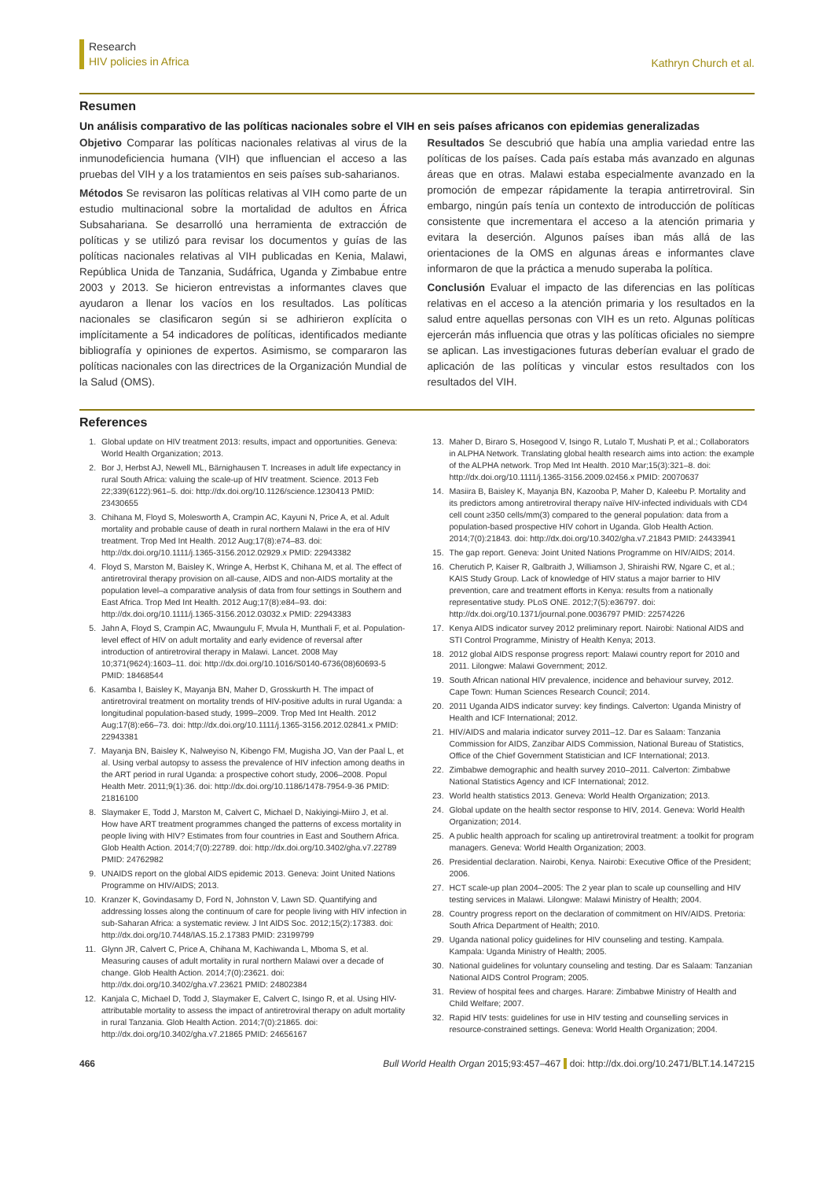Research
HIV policies in Africa
Kathryn Church et al.
Resumen
Un análisis comparativo de las políticas nacionales sobre el VIH en seis países africanos con epidemias generalizadas
Objetivo Comparar las políticas nacionales relativas al virus de la inmunodeficiencia humana (VIH) que influencian el acceso a las pruebas del VIH y a los tratamientos en seis países sub-saharianos.
Métodos Se revisaron las políticas relativas al VIH como parte de un estudio multinacional sobre la mortalidad de adultos en África Subsahariana. Se desarrolló una herramienta de extracción de políticas y se utilizó para revisar los documentos y guías de las políticas nacionales relativas al VIH publicadas en Kenia, Malawi, República Unida de Tanzania, Sudáfrica, Uganda y Zimbabue entre 2003 y 2013. Se hicieron entrevistas a informantes claves que ayudaron a llenar los vacíos en los resultados. Las políticas nacionales se clasificaron según si se adhirieron explícita o implícitamente a 54 indicadores de políticas, identificados mediante bibliografía y opiniones de expertos. Asimismo, se compararon las políticas nacionales con las directrices de la Organización Mundial de la Salud (OMS).
Resultados Se descubrió que había una amplia variedad entre las políticas de los países. Cada país estaba más avanzado en algunas áreas que en otras. Malawi estaba especialmente avanzado en la promoción de empezar rápidamente la terapia antirretroviral. Sin embargo, ningún país tenía un contexto de introducción de políticas consistente que incrementara el acceso a la atención primaria y evitara la deserción. Algunos países iban más allá de las orientaciones de la OMS en algunas áreas e informantes clave informaron de que la práctica a menudo superaba la política.
Conclusión Evaluar el impacto de las diferencias en las políticas relativas en el acceso a la atención primaria y los resultados en la salud entre aquellas personas con VIH es un reto. Algunas políticas ejercerán más influencia que otras y las políticas oficiales no siempre se aplican. Las investigaciones futuras deberían evaluar el grado de aplicación de las políticas y vincular estos resultados con los resultados del VIH.
References
1. Global update on HIV treatment 2013: results, impact and opportunities. Geneva: World Health Organization; 2013.
2. Bor J, Herbst AJ, Newell ML, Bärnighausen T. Increases in adult life expectancy in rural South Africa: valuing the scale-up of HIV treatment. Science. 2013 Feb 22;339(6122):961–5. doi: http://dx.doi.org/10.1126/science.1230413 PMID: 23430655
3. Chihana M, Floyd S, Molesworth A, Crampin AC, Kayuni N, Price A, et al. Adult mortality and probable cause of death in rural northern Malawi in the era of HIV treatment. Trop Med Int Health. 2012 Aug;17(8):e74–83. doi: http://dx.doi.org/10.1111/j.1365-3156.2012.02929.x PMID: 22943382
4. Floyd S, Marston M, Baisley K, Wringe A, Herbst K, Chihana M, et al. The effect of antiretroviral therapy provision on all-cause, AIDS and non-AIDS mortality at the population level–a comparative analysis of data from four settings in Southern and East Africa. Trop Med Int Health. 2012 Aug;17(8):e84–93. doi: http://dx.doi.org/10.1111/j.1365-3156.2012.03032.x PMID: 22943383
5. Jahn A, Floyd S, Crampin AC, Mwaungulu F, Mvula H, Munthali F, et al. Population-level effect of HIV on adult mortality and early evidence of reversal after introduction of antiretroviral therapy in Malawi. Lancet. 2008 May 10;371(9624):1603–11. doi: http://dx.doi.org/10.1016/S0140-6736(08)60693-5 PMID: 18468544
6. Kasamba I, Baisley K, Mayanja BN, Maher D, Grosskurth H. The impact of antiretroviral treatment on mortality trends of HIV-positive adults in rural Uganda: a longitudinal population-based study, 1999–2009. Trop Med Int Health. 2012 Aug;17(8):e66–73. doi: http://dx.doi.org/10.1111/j.1365-3156.2012.02841.x PMID: 22943381
7. Mayanja BN, Baisley K, Nalweyiso N, Kibengo FM, Mugisha JO, Van der Paal L, et al. Using verbal autopsy to assess the prevalence of HIV infection among deaths in the ART period in rural Uganda: a prospective cohort study, 2006–2008. Popul Health Metr. 2011;9(1):36. doi: http://dx.doi.org/10.1186/1478-7954-9-36 PMID: 21816100
8. Slaymaker E, Todd J, Marston M, Calvert C, Michael D, Nakiyingi-Miiro J, et al. How have ART treatment programmes changed the patterns of excess mortality in people living with HIV? Estimates from four countries in East and Southern Africa. Glob Health Action. 2014;7(0):22789. doi: http://dx.doi.org/10.3402/gha.v7.22789 PMID: 24762982
9. UNAIDS report on the global AIDS epidemic 2013. Geneva: Joint United Nations Programme on HIV/AIDS; 2013.
10. Kranzer K, Govindasamy D, Ford N, Johnston V, Lawn SD. Quantifying and addressing losses along the continuum of care for people living with HIV infection in sub-Saharan Africa: a systematic review. J Int AIDS Soc. 2012;15(2):17383. doi: http://dx.doi.org/10.7448/IAS.15.2.17383 PMID: 23199799
11. Glynn JR, Calvert C, Price A, Chihana M, Kachiwanda L, Mboma S, et al. Measuring causes of adult mortality in rural northern Malawi over a decade of change. Glob Health Action. 2014;7(0):23621. doi: http://dx.doi.org/10.3402/gha.v7.23621 PMID: 24802384
12. Kanjala C, Michael D, Todd J, Slaymaker E, Calvert C, Isingo R, et al. Using HIV-attributable mortality to assess the impact of antiretroviral therapy on adult mortality in rural Tanzania. Glob Health Action. 2014;7(0):21865. doi: http://dx.doi.org/10.3402/gha.v7.21865 PMID: 24656167
13. Maher D, Biraro S, Hosegood V, Isingo R, Lutalo T, Mushati P, et al.; Collaborators in ALPHA Network. Translating global health research aims into action: the example of the ALPHA network. Trop Med Int Health. 2010 Mar;15(3):321–8. doi: http://dx.doi.org/10.1111/j.1365-3156.2009.02456.x PMID: 20070637
14. Masiira B, Baisley K, Mayanja BN, Kazooba P, Maher D, Kaleebu P. Mortality and its predictors among antiretroviral therapy naïve HIV-infected individuals with CD4 cell count ≥350 cells/mm(3) compared to the general population: data from a population-based prospective HIV cohort in Uganda. Glob Health Action. 2014;7(0):21843. doi: http://dx.doi.org/10.3402/gha.v7.21843 PMID: 24433941
15. The gap report. Geneva: Joint United Nations Programme on HIV/AIDS; 2014.
16. Cherutich P, Kaiser R, Galbraith J, Williamson J, Shiraishi RW, Ngare C, et al.; KAIS Study Group. Lack of knowledge of HIV status a major barrier to HIV prevention, care and treatment efforts in Kenya: results from a nationally representative study. PLoS ONE. 2012;7(5):e36797. doi: http://dx.doi.org/10.1371/journal.pone.0036797 PMID: 22574226
17. Kenya AIDS indicator survey 2012 preliminary report. Nairobi: National AIDS and STI Control Programme, Ministry of Health Kenya; 2013.
18. 2012 global AIDS response progress report: Malawi country report for 2010 and 2011. Lilongwe: Malawi Government; 2012.
19. South African national HIV prevalence, incidence and behaviour survey, 2012. Cape Town: Human Sciences Research Council; 2014.
20. 2011 Uganda AIDS indicator survey: key findings. Calverton: Uganda Ministry of Health and ICF International; 2012.
21. HIV/AIDS and malaria indicator survey 2011–12. Dar es Salaam: Tanzania Commission for AIDS, Zanzibar AIDS Commission, National Bureau of Statistics, Office of the Chief Government Statistician and ICF International; 2013.
22. Zimbabwe demographic and health survey 2010–2011. Calverton: Zimbabwe National Statistics Agency and ICF International; 2012.
23. World health statistics 2013. Geneva: World Health Organization; 2013.
24. Global update on the health sector response to HIV, 2014. Geneva: World Health Organization; 2014.
25. A public health approach for scaling up antiretroviral treatment: a toolkit for program managers. Geneva: World Health Organization; 2003.
26. Presidential declaration. Nairobi, Kenya. Nairobi: Executive Office of the President; 2006.
27. HCT scale-up plan 2004–2005: The 2 year plan to scale up counselling and HIV testing services in Malawi. Lilongwe: Malawi Ministry of Health; 2004.
28. Country progress report on the declaration of commitment on HIV/AIDS. Pretoria: South Africa Department of Health; 2010.
29. Uganda national policy guidelines for HIV counseling and testing. Kampala. Kampala: Uganda Ministry of Health; 2005.
30. National guidelines for voluntary counseling and testing. Dar es Salaam: Tanzanian National AIDS Control Program; 2005.
31. Review of hospital fees and charges. Harare: Zimbabwe Ministry of Health and Child Welfare; 2007.
32. Rapid HIV tests: guidelines for use in HIV testing and counselling services in resource-constrained settings. Geneva: World Health Organization; 2004.
466 Bull World Health Organ 2015;93:457–467 doi: http://dx.doi.org/10.2471/BLT.14.147215